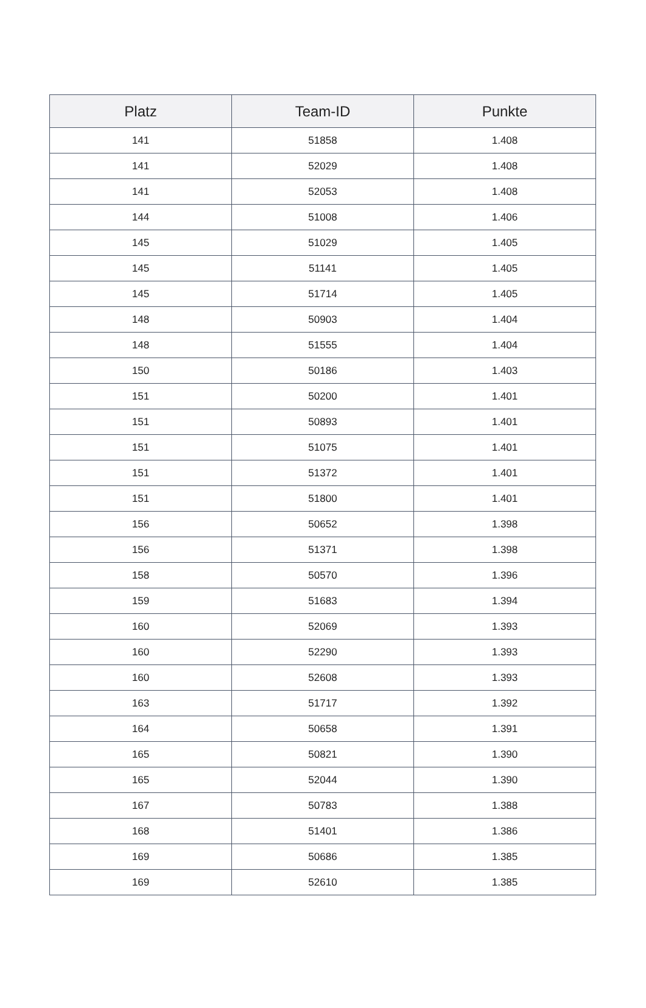| Platz | Team-ID | Punkte |
| --- | --- | --- |
| 141 | 51858 | 1.408 |
| 141 | 52029 | 1.408 |
| 141 | 52053 | 1.408 |
| 144 | 51008 | 1.406 |
| 145 | 51029 | 1.405 |
| 145 | 51141 | 1.405 |
| 145 | 51714 | 1.405 |
| 148 | 50903 | 1.404 |
| 148 | 51555 | 1.404 |
| 150 | 50186 | 1.403 |
| 151 | 50200 | 1.401 |
| 151 | 50893 | 1.401 |
| 151 | 51075 | 1.401 |
| 151 | 51372 | 1.401 |
| 151 | 51800 | 1.401 |
| 156 | 50652 | 1.398 |
| 156 | 51371 | 1.398 |
| 158 | 50570 | 1.396 |
| 159 | 51683 | 1.394 |
| 160 | 52069 | 1.393 |
| 160 | 52290 | 1.393 |
| 160 | 52608 | 1.393 |
| 163 | 51717 | 1.392 |
| 164 | 50658 | 1.391 |
| 165 | 50821 | 1.390 |
| 165 | 52044 | 1.390 |
| 167 | 50783 | 1.388 |
| 168 | 51401 | 1.386 |
| 169 | 50686 | 1.385 |
| 169 | 52610 | 1.385 |